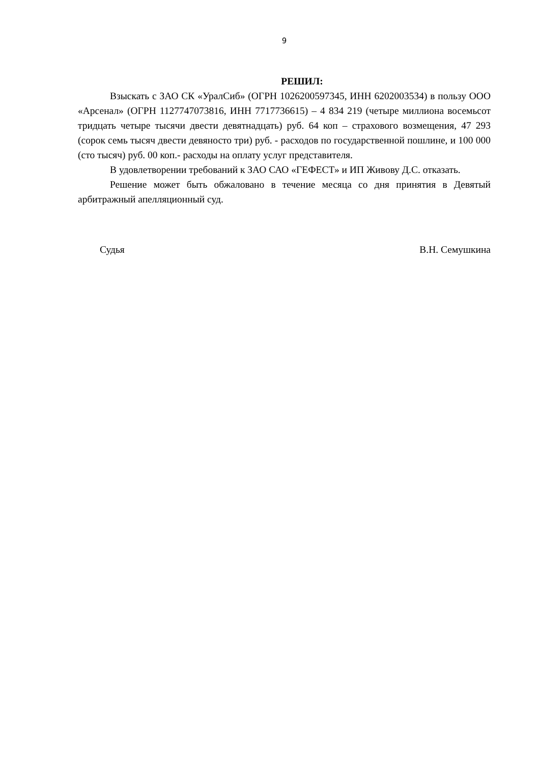9
РЕШИЛ:
Взыскать с ЗАО СК «УралСиб» (ОГРН 1026200597345, ИНН 6202003534) в пользу ООО «Арсенал» (ОГРН 1127747073816, ИНН 7717736615) – 4 834 219 (четыре миллиона восемьсот тридцать четыре тысячи двести девятнадцать) руб. 64 коп – страхового возмещения, 47 293 (сорок семь тысяч двести девяносто три) руб. - расходов по государственной пошлине, и 100 000 (сто тысяч) руб. 00 коп.- расходы на оплату услуг представителя.
В удовлетворении требований к ЗАО САО «ГЕФЕСТ» и ИП Живову Д.С. отказать.
Решение может быть обжаловано в течение месяца со дня принятия в Девятый арбитражный апелляционный суд.
Судья В.Н. Семушкина